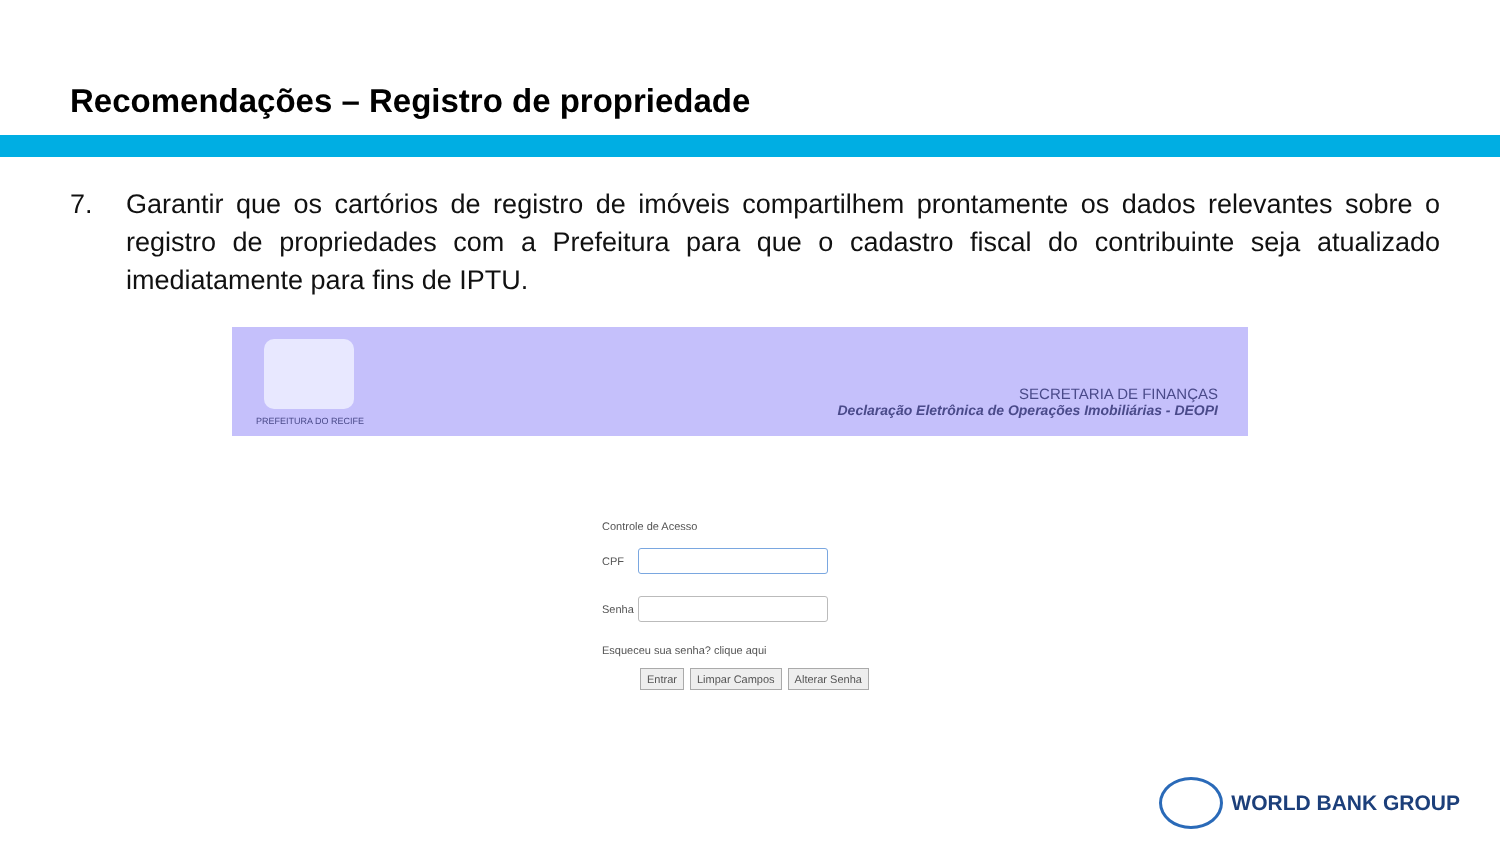Recomendações – Registro de propriedade
7. Garantir que os cartórios de registro de imóveis compartilhem prontamente os dados relevantes sobre o registro de propriedades com a Prefeitura para que o cadastro fiscal do contribuinte seja atualizado imediatamente para fins de IPTU.
PREFEITURA DO RECIFE
SECRETARIA DE FINANÇAS
Declaração Eletrônica de Operações Imobiliárias - DEOPI
Controle de Acesso
CPF
Senha
Esqueceu sua senha? clique aqui
Entrar Limpar Campos Alterar Senha
WORLD BANK GROUP